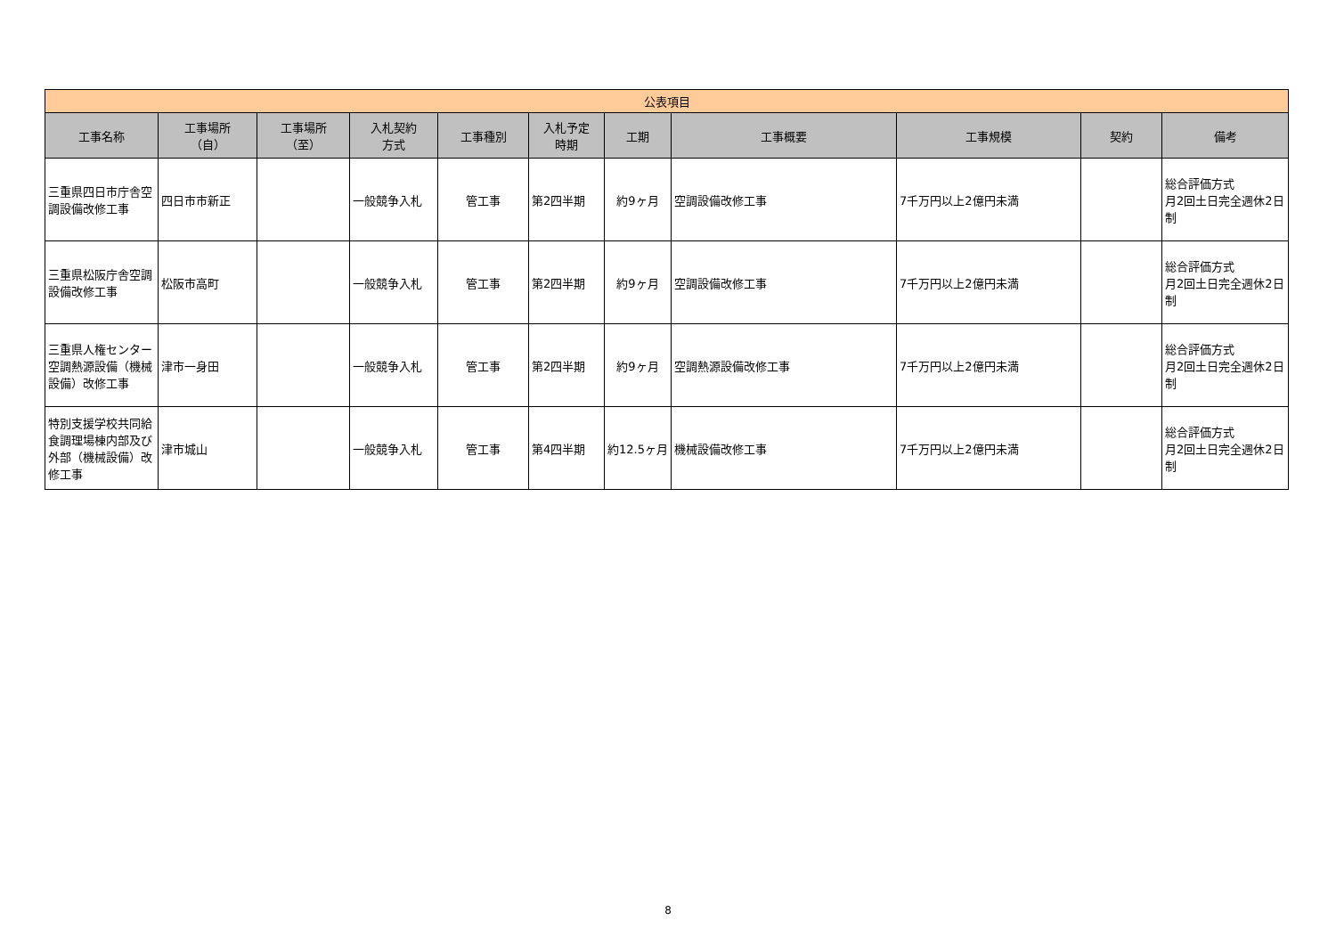| 公表項目 | | | | | | | | | | |
| --- | --- | --- | --- | --- | --- | --- | --- | --- | --- | --- |
| 工事名称 | 工事場所 （自） | 工事場所 （至） | 入札契約 方式 | 工事種別 | 入札予定 時期 | 工期 | 工事概要 | 工事規模 | 契約 | 備考 |
| 三重県四日市庁舎空調設備改修工事 | 四日市市新正 | | 一般競争入札 | 管工事 | 第2四半期 | 約9ヶ月 | 空調設備改修工事 | 7千万円以上2億円未満 | | 総合評価方式 月2回土日完全週休2日制 |
| 三重県松阪庁舎空調設備改修工事 | 松阪市高町 | | 一般競争入札 | 管工事 | 第2四半期 | 約9ヶ月 | 空調設備改修工事 | 7千万円以上2億円未満 | | 総合評価方式 月2回土日完全週休2日制 |
| 三重県人権センター空調熱源設備（機械設備）改修工事 | 津市一身田 | | 一般競争入札 | 管工事 | 第2四半期 | 約9ヶ月 | 空調熱源設備改修工事 | 7千万円以上2億円未満 | | 総合評価方式 月2回土日完全週休2日制 |
| 特別支援学校共同給食調理場棟内部及び外部（機械設備）改修工事 | 津市城山 | | 一般競争入札 | 管工事 | 第4四半期 | 約12.5ヶ月 | 機械設備改修工事 | 7千万円以上2億円未満 | | 総合評価方式 月2回土日完全週休2日制 |
8